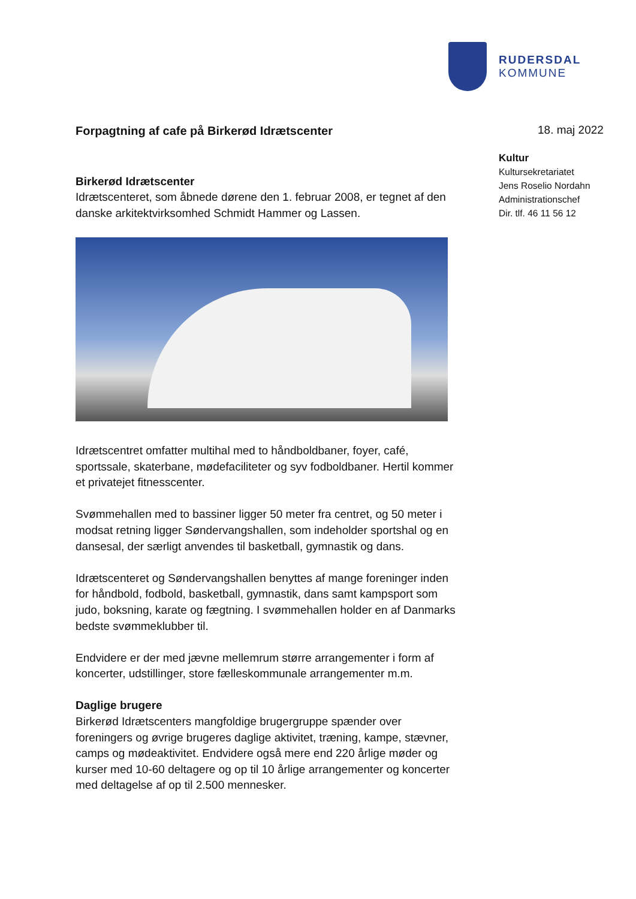RUDERSDAL
KOMMUNE
Forpagtning af cafe på Birkerød Idrætscenter
Birkerød Idrætscenter
Idrætscenteret, som åbnede dørene den 1. februar 2008, er tegnet af den danske arkitektvirksomhed Schmidt Hammer og Lassen.
Idrætscentret omfatter multihal med to håndboldbaner, foyer, café, sportssale, skaterbane, mødefaciliteter og syv fodboldbaner. Hertil kommer et privatejet fitnesscenter.
Svømmehallen med to bassiner ligger 50 meter fra centret, og 50 meter i modsat retning ligger Søndervangshallen, som indeholder sportshal og en dansesal, der særligt anvendes til basketball, gymnastik og dans.
Idrætscenteret og Søndervangshallen benyttes af mange foreninger inden for håndbold, fodbold, basketball, gymnastik, dans samt kampsport som judo, boksning, karate og fægtning. I svømmehallen holder en af Danmarks bedste svømmeklubber til.
Endvidere er der med jævne mellemrum større arrangementer i form af koncerter, udstillinger, store fælleskommunale arrangementer m.m.
Daglige brugere
Birkerød Idrætscenters mangfoldige brugergruppe spænder over foreningers og øvrige brugeres daglige aktivitet, træning, kampe, stævner, camps og mødeaktivitet. Endvidere også mere end 220 årlige møder og kurser med 10-60 deltagere og op til 10 årlige arrangementer og koncerter med deltagelse af op til 2.500 mennesker.
18. maj 2022
Kultur
Kultursekretariatet
Jens Roselio Nordahn
Administrationschef
Dir. tlf. 46 11 56 12